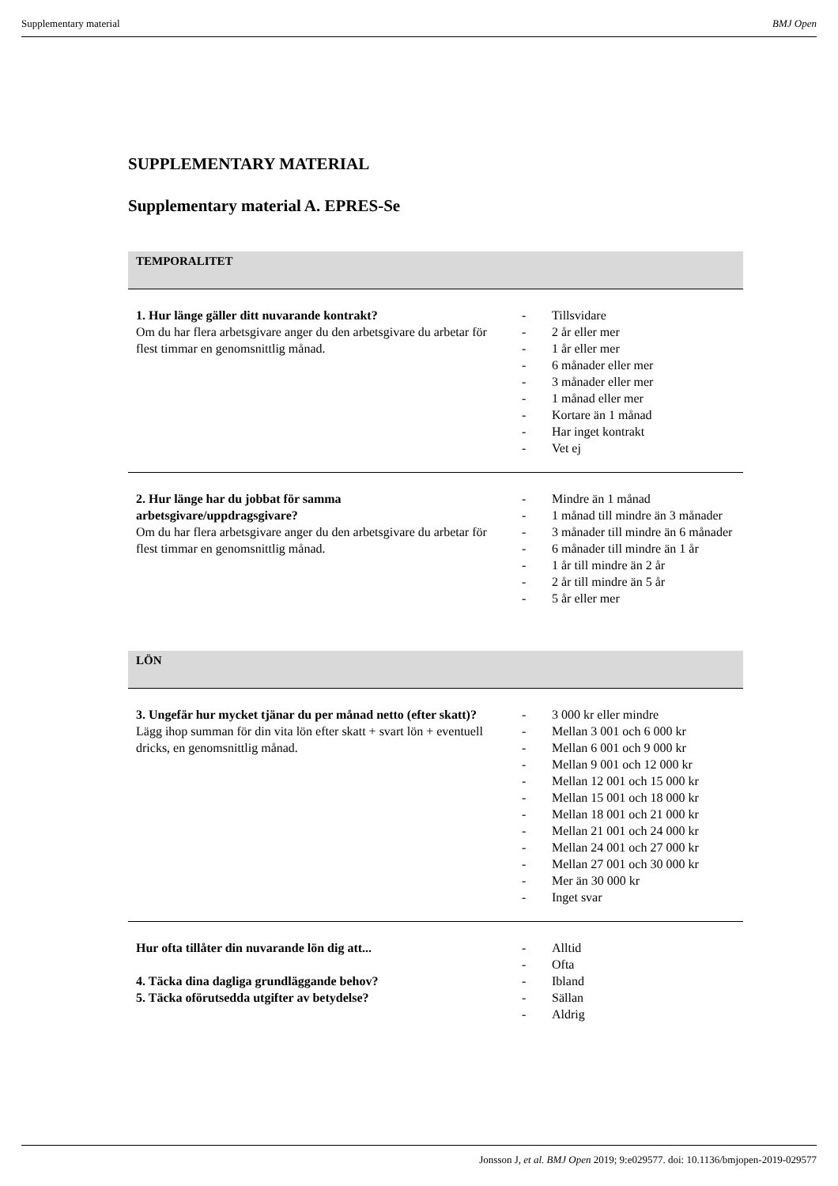Supplementary material BMJ Open
SUPPLEMENTARY MATERIAL
Supplementary material A. EPRES-Se
| TEMPORALITET | |
| --- | --- |
| 1. Hur länge gäller ditt nuvarande kontrakt? Om du har flera arbetsgivare anger du den arbetsgivare du arbetar för flest timmar en genomsnittlig månad. | - Tillsvidare - 2 år eller mer - 1 år eller mer - 6 månader eller mer - 3 månader eller mer - 1 månad eller mer - Kortare än 1 månad - Har inget kontrakt - Vet ej |
| 2. Hur länge har du jobbat för samma arbetsgivare/uppdragsgivare? Om du har flera arbetsgivare anger du den arbetsgivare du arbetar för flest timmar en genomsnittlig månad. | - Mindre än 1 månad - 1 månad till mindre än 3 månader - 3 månader till mindre än 6 månader - 6 månader till mindre än 1 år - 1 år till mindre än 2 år - 2 år till mindre än 5 år - 5 år eller mer |
| LÖN | |
| 3. Ungefär hur mycket tjänar du per månad netto (efter skatt)? Lägg ihop summan för din vita lön efter skatt + svart lön + eventuell dricks, en genomsnittlig månad. | - 3 000 kr eller mindre - Mellan 3 001 och 6 000 kr - Mellan 6 001 och 9 000 kr - Mellan 9 001 och 12 000 kr - Mellan 12 001 och 15 000 kr - Mellan 15 001 och 18 000 kr - Mellan 18 001 och 21 000 kr - Mellan 21 001 och 24 000 kr - Mellan 24 001 och 27 000 kr - Mellan 27 001 och 30 000 kr - Mer än 30 000 kr - Inget svar |
| Hur ofta tillåter din nuvarande lön dig att... 4. Täcka dina dagliga grundläggande behov? 5. Täcka oförutsedda utgifter av betydelse? | - Alltid - Ofta - Ibland - Sällan - Aldrig |
Jonsson J, et al. BMJ Open 2019; 9:e029577. doi: 10.1136/bmjopen-2019-029577